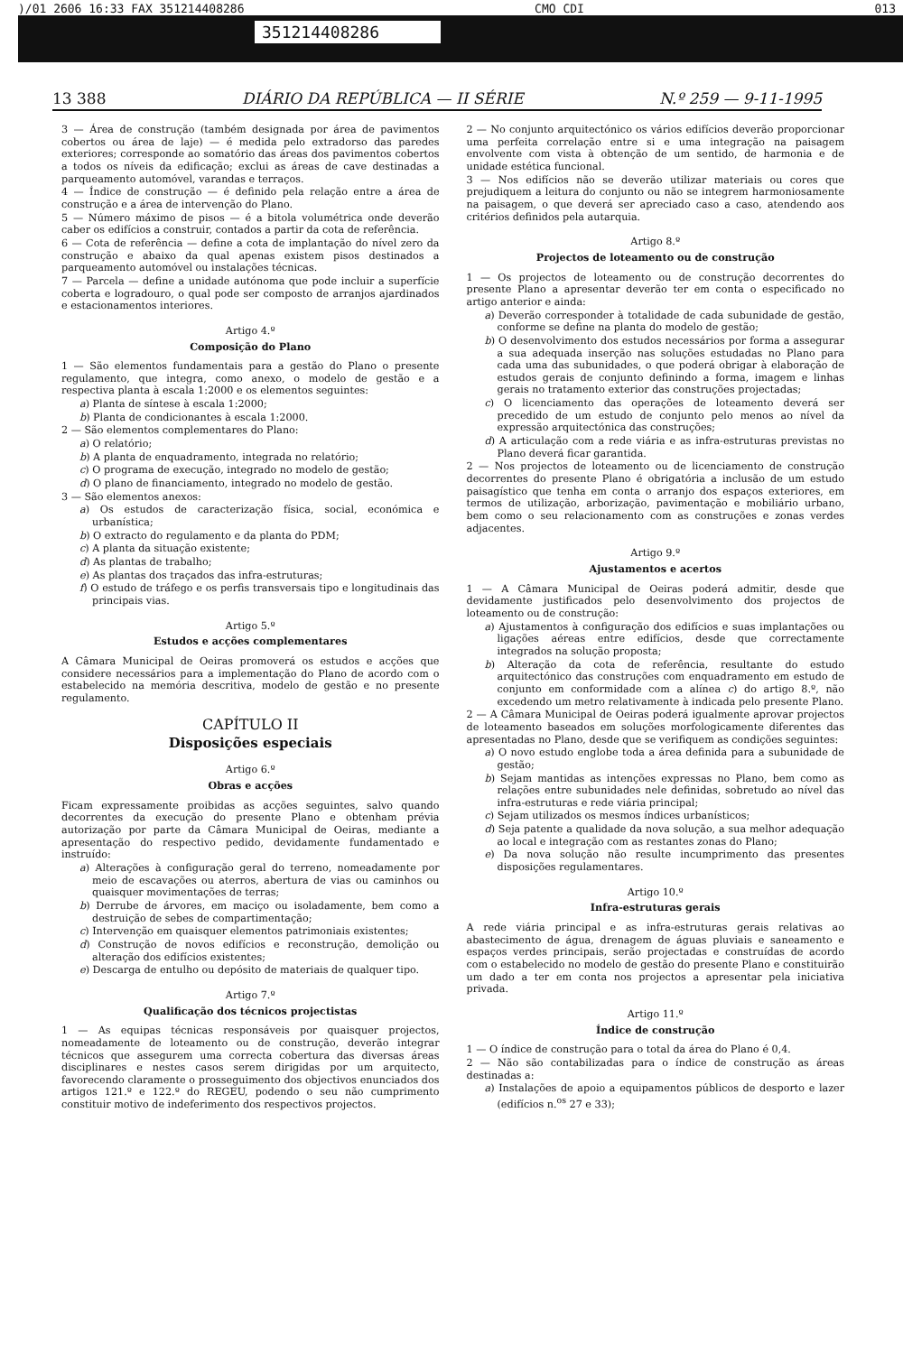)/01 2606 16:33 FAX 351214408286 CMO CDI 013
351214408286
13 388 DIÁRIO DA REPÚBLICA — II SÉRIE N.º 259 — 9-11-1995
3 — Área de construção (também designada por área de pavimentos cobertos ou área de laje) — é medida pelo extradorso das paredes exteriores; corresponde ao somatório das áreas dos pavimentos cobertos a todos os níveis da edificação; exclui as áreas de cave destinadas a parqueamento automóvel, varandas e terraços.
4 — Índice de construção — é definido pela relação entre a área de construção e a área de intervenção do Plano.
5 — Número máximo de pisos — é a bitola volumétrica onde deverão caber os edifícios a construir, contados a partir da cota de referência.
6 — Cota de referência — define a cota de implantação do nível zero da construção e abaixo da qual apenas existem pisos destinados a parqueamento automóvel ou instalações técnicas.
7 — Parcela — define a unidade autónoma que pode incluir a superfície coberta e logradouro, o qual pode ser composto de arranjos ajardinados e estacionamentos interiores.
Artigo 4.º
Composição do Plano
1 — São elementos fundamentais para a gestão do Plano o presente regulamento, que integra, como anexo, o modelo de gestão e a respectiva planta à escala 1:2000 e os elementos seguintes:
a) Planta de síntese à escala 1:2000;
b) Planta de condicionantes à escala 1:2000.
2 — São elementos complementares do Plano:
a) O relatório;
b) A planta de enquadramento, integrada no relatório;
c) O programa de execução, integrado no modelo de gestão;
d) O plano de financiamento, integrado no modelo de gestão.
3 — São elementos anexos:
a) Os estudos de caracterização física, social, económica e urbanística;
b) O extracto do regulamento e da planta do PDM;
c) A planta da situação existente;
d) As plantas de trabalho;
e) As plantas dos traçados das infra-estruturas;
f) O estudo de tráfego e os perfis transversais tipo e longitudinais das principais vias.
Artigo 5.º
Estudos e acções complementares
A Câmara Municipal de Oeiras promoverá os estudos e acções que considere necessários para a implementação do Plano de acordo com o estabelecido na memória descritiva, modelo de gestão e no presente regulamento.
CAPÍTULO II
Disposições especiais
Artigo 6.º
Obras e acções
Ficam expressamente proibidas as acções seguintes, salvo quando decorrentes da execução do presente Plano e obtenham prévia autorização por parte da Câmara Municipal de Oeiras, mediante a apresentação do respectivo pedido, devidamente fundamentado e instruído:
a) Alterações à configuração geral do terreno, nomeadamente por meio de escavações ou aterros, abertura de vias ou caminhos ou quaisquer movimentações de terras;
b) Derrube de árvores, em maciço ou isoladamente, bem como a destruição de sebes de compartimentação;
c) Intervenção em quaisquer elementos patrimoniais existentes;
d) Construção de novos edifícios e reconstrução, demolição ou alteração dos edifícios existentes;
e) Descarga de entulho ou depósito de materiais de qualquer tipo.
Artigo 7.º
Qualificação dos técnicos projectistas
1 — As equipas técnicas responsáveis por quaisquer projectos, nomeadamente de loteamento ou de construção, deverão integrar técnicos que assegurem uma correcta cobertura das diversas áreas disciplinares e nestes casos serem dirigidas por um arquitecto, favorecendo claramente o prosseguimento dos objectivos enunciados dos artigos 121.º e 122.º do REGEU, podendo o seu não cumprimento constituir motivo de indeferimento dos respectivos projectos.
2 — No conjunto arquitectónico os vários edifícios deverão proporcionar uma perfeita correlação entre si e uma integração na paisagem envolvente com vista à obtenção de um sentido, de harmonia e de unidade estética funcional.
3 — Nos edifícios não se deverão utilizar materiais ou cores que prejudiquem a leitura do conjunto ou não se integrem harmoniosamente na paisagem, o que deverá ser apreciado caso a caso, atendendo aos critérios definidos pela autarquia.
Artigo 8.º
Projectos de loteamento ou de construção
1 — Os projectos de loteamento ou de construção decorrentes do presente Plano a apresentar deverão ter em conta o especificado no artigo anterior e ainda:
a) Deverão corresponder à totalidade de cada subunidade de gestão, conforme se define na planta do modelo de gestão;
b) O desenvolvimento dos estudos necessários por forma a assegurar a sua adequada inserção nas soluções estudadas no Plano para cada uma das subunidades, o que poderá obrigar à elaboração de estudos gerais de conjunto definindo a forma, imagem e linhas gerais no tratamento exterior das construções projectadas;
c) O licenciamento das operações de loteamento deverá ser precedido de um estudo de conjunto pelo menos ao nível da expressão arquitectónica das construções;
d) A articulação com a rede viária e as infra-estruturas previstas no Plano deverá ficar garantida.
2 — Nos projectos de loteamento ou de licenciamento de construção decorrentes do presente Plano é obrigatória a inclusão de um estudo paisagístico que tenha em conta o arranjo dos espaços exteriores, em termos de utilização, arborização, pavimentação e mobiliário urbano, bem como o seu relacionamento com as construções e zonas verdes adjacentes.
Artigo 9.º
Ajustamentos e acertos
1 — A Câmara Municipal de Oeiras poderá admitir, desde que devidamente justificados pelo desenvolvimento dos projectos de loteamento ou de construção:
a) Ajustamentos à configuração dos edifícios e suas implantações ou ligações aéreas entre edifícios, desde que correctamente integrados na solução proposta;
b) Alteração da cota de referência, resultante do estudo arquitectónico das construções com enquadramento em estudo de conjunto em conformidade com a alínea c) do artigo 8.º, não excedendo um metro relativamente à indicada pelo presente Plano.
2 — A Câmara Municipal de Oeiras poderá igualmente aprovar projectos de loteamento baseados em soluções morfologicamente diferentes das apresentadas no Plano, desde que se verifiquem as condições seguintes:
a) O novo estudo englobe toda a área definida para a subunidade de gestão;
b) Sejam mantidas as intenções expressas no Plano, bem como as relações entre subunidades nele definidas, sobretudo ao nível das infra-estruturas e rede viária principal;
c) Sejam utilizados os mesmos índices urbanísticos;
d) Seja patente a qualidade da nova solução, a sua melhor adequação ao local e integração com as restantes zonas do Plano;
e) Da nova solução não resulte incumprimento das presentes disposições regulamentares.
Artigo 10.º
Infra-estruturas gerais
A rede viária principal e as infra-estruturas gerais relativas ao abastecimento de água, drenagem de águas pluviais e saneamento e espaços verdes principais, serão projectadas e construídas de acordo com o estabelecido no modelo de gestão do presente Plano e constituirão um dado a ter em conta nos projectos a apresentar pela iniciativa privada.
Artigo 11.º
Índice de construção
1 — O índice de construção para o total da área do Plano é 0,4.
2 — Não são contabilizadas para o índice de construção as áreas destinadas a:
a) Instalações de apoio a equipamentos públicos de desporto e lazer (edifícios n.<sup>os</sup> 27 e 33);